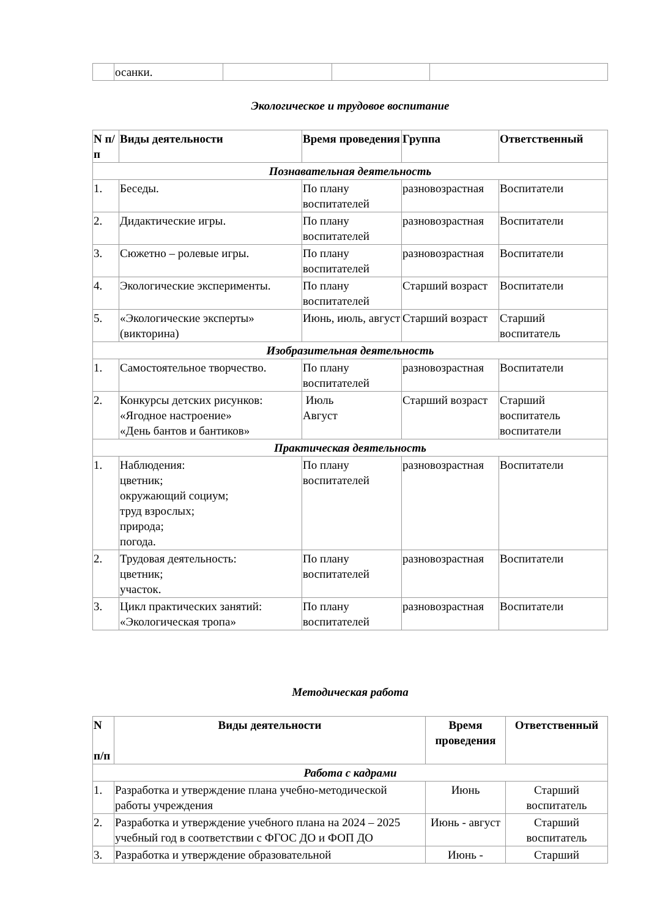| | осанки. | | | |
Экологическое и трудовое воспитание
| N п/п | Виды деятельности | Время проведения | Группа | Ответственный |
| --- | --- | --- | --- | --- |
| Познавательная деятельность | | | | |
| 1. | Беседы. | По плану воспитателей | разновозрастная | Воспитатели |
| 2. | Дидактические игры. | По плану воспитателей | разновозрастная | Воспитатели |
| 3. | Сюжетно – ролевые игры. | По плану воспитателей | разновозрастная | Воспитатели |
| 4. | Экологические эксперименты. | По плану воспитателей | Старший возраст | Воспитатели |
| 5. | «Экологические эксперты» (викторина) | Июнь, июль, август | Старший возраст | Старший воспитатель |
| Изобразительная деятельность | | | | |
| 1. | Самостоятельное творчество. | По плану воспитателей | разновозрастная | Воспитатели |
| 2. | Конкурсы детских рисунков: «Ягодное настроение» «День бантов и бантиков» | Июль Август | Старший возраст | Старший воспитатель воспитатели |
| Практическая деятельность | | | | |
| 1. | Наблюдения: цветник; окружающий социум; труд взрослых; природа; погода. | По плану воспитателей | разновозрастная | Воспитатели |
| 2. | Трудовая деятельность: цветник; участок. | По плану воспитателей | разновозрастная | Воспитатели |
| 3. | Цикл практических занятий: «Экологическая тропа» | По плану воспитателей | разновозрастная | Воспитатели |
Методическая работа
| N п/п | Виды деятельности | Время проведения | Ответственный |
| --- | --- | --- | --- |
| Работа с кадрами | | | |
| 1. | Разработка и утверждение плана учебно-методической работы учреждения | Июнь | Старший воспитатель |
| 2. | Разработка и утверждение учебного плана на 2024 – 2025 учебный год в соответствии с ФГОС ДО и ФОП ДО | Июнь - август | Старший воспитатель |
| 3. | Разработка и утверждение образовательной | Июнь - | Старший |